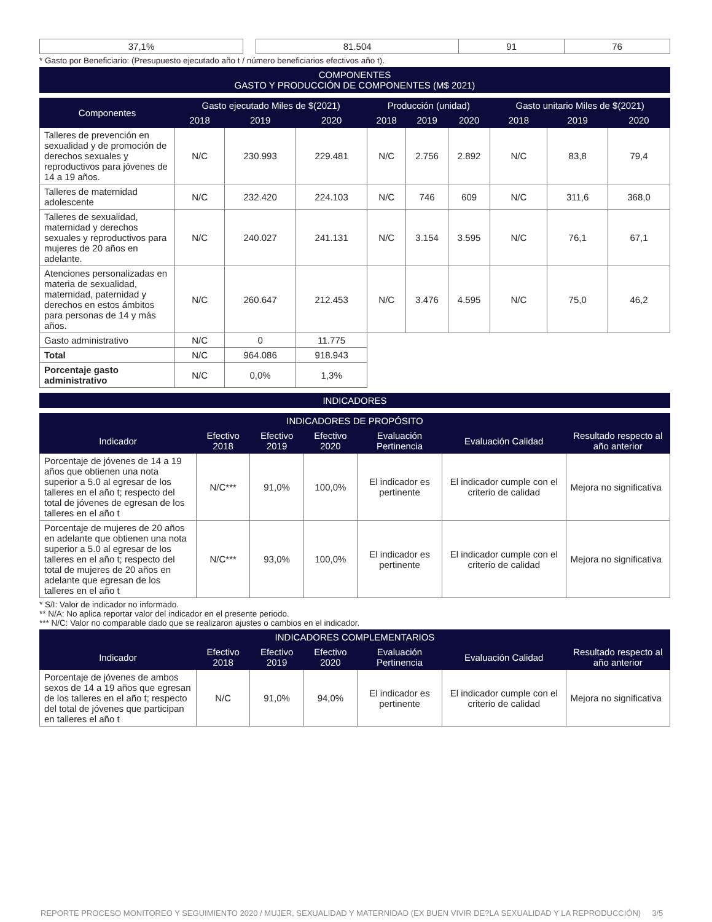| 37,1% |
| 81.504 | 91 | 76 |
* Gasto por Beneficiario: (Presupuesto ejecutado año t / número beneficiarios efectivos año t).
| COMPONENTES GASTO Y PRODUCCIÓN DE COMPONENTES (M$ 2021) |
| Componentes | Gasto ejecutado Miles de $(2021) | | | Producción (unidad) | | | Gasto unitario Miles de $(2021) | | |
| --- | --- | --- | --- | --- | --- | --- | --- | --- | --- |
| | 2018 | 2019 | 2020 | 2018 | 2019 | 2020 | 2018 | 2019 | 2020 |
| Talleres de prevención en sexualidad y de promoción de derechos sexuales y reproductivos para jóvenes de 14 a 19 años. | N/C | 230.993 | 229.481 | N/C | 2.756 | 2.892 | N/C | 83,8 | 79,4 |
| Talleres de maternidad adolescente | N/C | 232.420 | 224.103 | N/C | 746 | 609 | N/C | 311,6 | 368,0 |
| Talleres de sexualidad, maternidad y derechos sexuales y reproductivos para mujeres de 20 años en adelante. | N/C | 240.027 | 241.131 | N/C | 3.154 | 3.595 | N/C | 76,1 | 67,1 |
| Atenciones personalizadas en materia de sexualidad, maternidad, paternidad y derechos en estos ámbitos para personas de 14 y más años. | N/C | 260.647 | 212.453 | N/C | 3.476 | 4.595 | N/C | 75,0 | 46,2 |
| Gasto administrativo | N/C | 0 | 11.775 | | | | | | |
| Total | N/C | 964.086 | 918.943 | | | | | | |
| Porcentaje gasto administrativo | N/C | 0,0% | 1,3% | | | | | | |
| INDICADORES |
| INDICADORES DE PROPÓSITO | | | | | | |
| --- | --- | --- | --- | --- | --- | --- |
| Indicador | Efectivo 2018 | Efectivo 2019 | Efectivo 2020 | Evaluación Pertinencia | Evaluación Calidad | Resultado respecto al año anterior |
| Porcentaje de jóvenes de 14 a 19 años que obtienen una nota superior a 5.0 al egresar de los talleres en el año t; respecto del total de jóvenes de egresan de los talleres en el año t | N/C*** | 91,0% | 100,0% | El indicador es pertinente | El indicador cumple con el criterio de calidad | Mejora no significativa |
| Porcentaje de mujeres de 20 años en adelante que obtienen una nota superior a 5.0 al egresar de los talleres en el año t; respecto del total de mujeres de 20 años en adelante que egresan de los talleres en el año t | N/C*** | 93,0% | 100,0% | El indicador es pertinente | El indicador cumple con el criterio de calidad | Mejora no significativa |
* S/I: Valor de indicador no informado.
** N/A: No aplica reportar valor del indicador en el presente periodo.
*** N/C: Valor no comparable dado que se realizaron ajustes o cambios en el indicador.
| INDICADORES COMPLEMENTARIOS | | | | | | |
| --- | --- | --- | --- | --- | --- | --- |
| Indicador | Efectivo 2018 | Efectivo 2019 | Efectivo 2020 | Evaluación Pertinencia | Evaluación Calidad | Resultado respecto al año anterior |
| Porcentaje de jóvenes de ambos sexos de 14 a 19 años que egresan de los talleres en el año t; respecto del total de jóvenes que participan en talleres el año t | N/C | 91,0% | 94,0% | El indicador es pertinente | El indicador cumple con el criterio de calidad | Mejora no significativa |
REPORTE PROCESO MONITOREO Y SEGUIMIENTO 2020 / MUJER, SEXUALIDAD Y MATERNIDAD (EX BUEN VIVIR DE?LA SEXUALIDAD Y LA REPRODUCCIÓN) 3/5